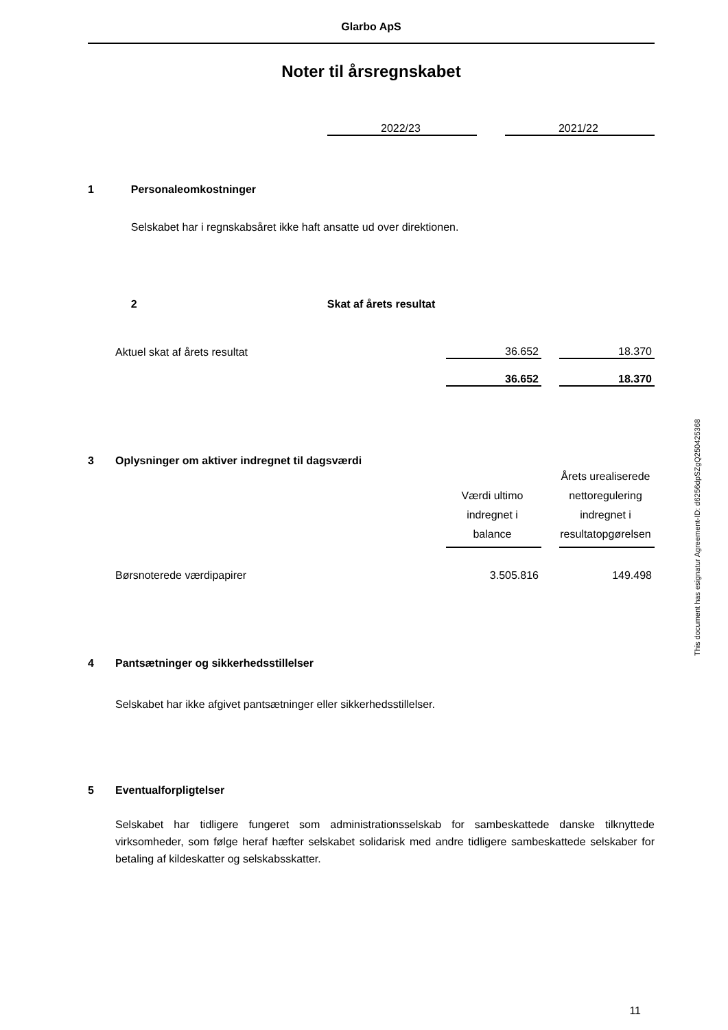Glarbo ApS
Noter til årsregnskabet
| | | 2022/23 | | 2021/22 |
| 1 | Personaleomkostninger | | | |
| | Selskabet har i regnskabsåret ikke haft ansatte ud over direktionen. | | | |
| | 2 | Skat af årets resultat | | |
| | Aktuel skat af årets resultat | 36.652 | | 18.370 |
| | | 36.652 | | 18.370 |
| 3 | Oplysninger om aktiver indregnet til dagsværdi | | | |
| | | Værdi ultimo indregnet i balance | | Årets urealiserede nettoregulering indregnet i resultatopgørelsen |
| | Børsnoterede værdipapirer | 3.505.816 | | 149.498 |
| 4 | Pantsætninger og sikkerhedsstillelser | | | |
| | Selskabet har ikke afgivet pantsætninger eller sikkerhedsstillelser. | | | |
| 5 | Eventualforpligtelser | | | |
| | Selskabet har tidligere fungeret som administrationsselskab for sambeskattede danske tilknyttede virksomheder, som følge heraf hæfter selskabet solidarisk med andre tidligere sambeskattede selskaber for betaling af kildeskatter og selskabsskatter. | | | |
11
This document has esignatur Agreement-ID: d6256dpSZgQ250425368